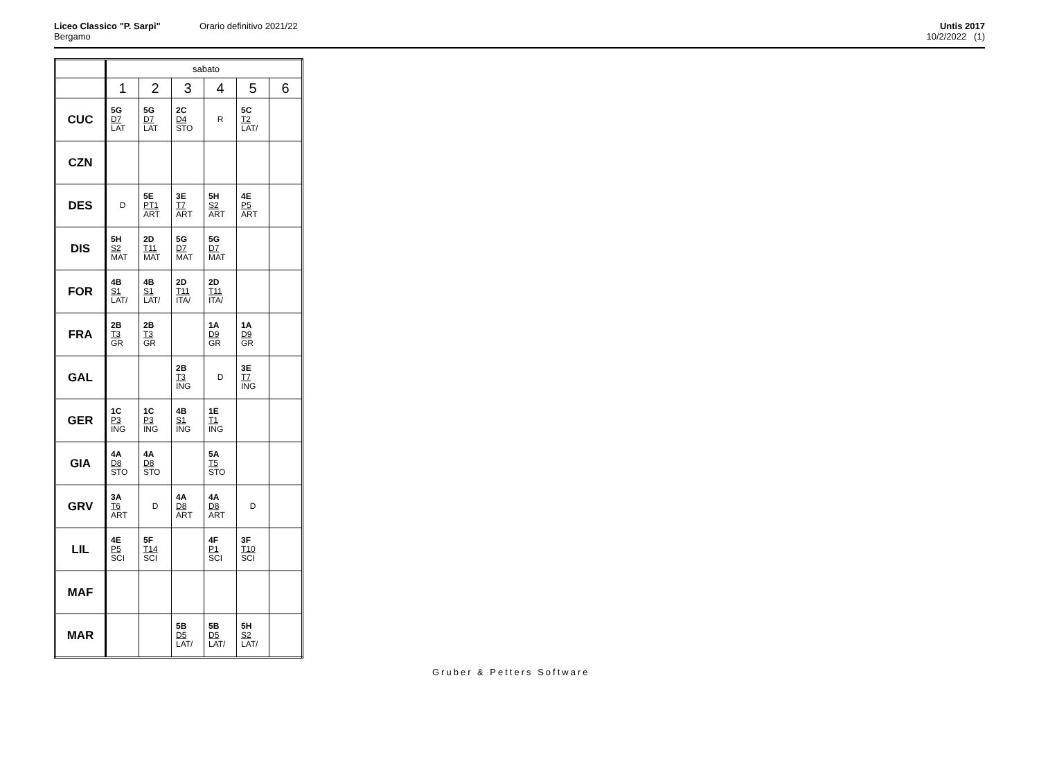Liceo Classico "P. Sarpi"
Bergamo
Orario definitivo 2021/22
Untis 2017
10/2/2022 (1)
| | sabato | | | | | |
| | 1 | 2 | 3 | 4 | 5 | 6 |
| CUC | 5G D7 LAT | 5G D7 LAT | 2C D4 STO | R | 5C T2 LAT/ | |
| CZN | | | | | | |
| DES | D | 5E PT1 ART | 3E T7 ART | 5H S2 ART | 4E P5 ART | |
| DIS | 5H S2 MAT | 2D T11 MAT | 5G D7 MAT | 5G D7 MAT | | |
| FOR | 4B S1 LAT/ | 4B S1 LAT/ | 2D T11 ITA/ | 2D T11 ITA/ | | |
| FRA | 2B T3 GR | 2B T3 GR | | 1A D9 GR | 1A D9 GR | |
| GAL | | | 2B T3 ING | D | 3E T7 ING | |
| GER | 1C P3 ING | 1C P3 ING | 4B S1 ING | 1E T1 ING | | |
| GIA | 4A D8 STO | 4A D8 STO | | 5A T5 STO | | |
| GRV | 3A T6 ART | D | 4A D8 ART | 4A D8 ART | D | |
| LIL | 4E P5 SCI | 5F T14 SCI | | 4F P1 SCI | 3F T10 SCI | |
| MAF | | | | | | |
| MAR | | | 5B D5 LAT/ | 5B D5 LAT/ | 5H S2 LAT/ | |
Gruber & Petters Software